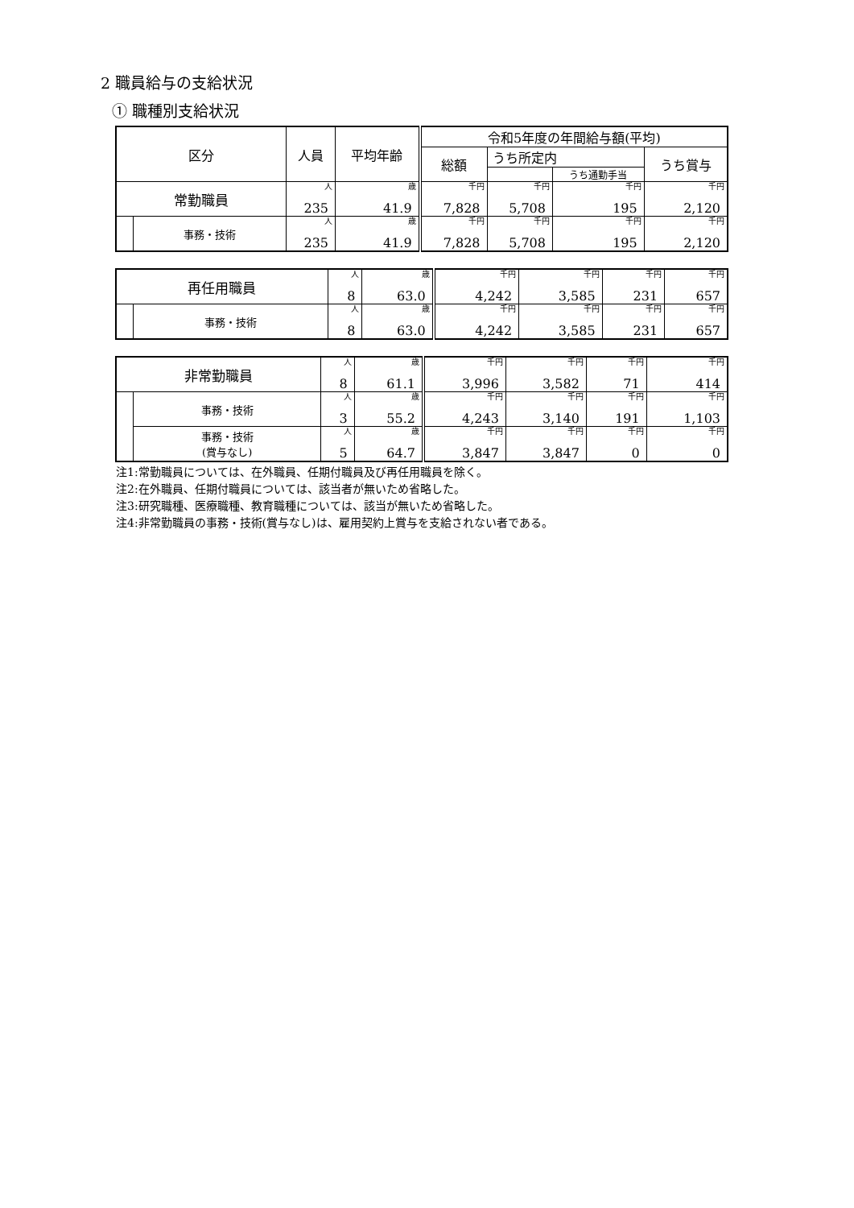2 職員給与の支給状況
① 職種別支給状況
| 区分 | | 人員 | 平均年齢 | 令和5年度の年間給与額(平均) | | | |
| --- | --- | --- | --- | --- | --- | --- | --- |
| | | | | 総額 | うち所定内 | | うち賞与 |
| | | | | | | うち通勤手当 | |
| 常勤職員 | | 人 | 歳 | 千円 | 千円 | 千円 | 千円 |
| | | 235 | 41.9 | 7,828 | 5,708 | 195 | 2,120 |
| | 事務・技術 | 人 | 歳 | 千円 | 千円 | 千円 | 千円 |
| | | 235 | 41.9 | 7,828 | 5,708 | 195 | 2,120 |
| 再任用職員 | | 人 | 歳 | 千円 | 千円 | 千円 | 千円 |
| | | 8 | 63.0 | 4,242 | 3,585 | 231 | 657 |
| | 事務・技術 | 人 | 歳 | 千円 | 千円 | 千円 | 千円 |
| | | 8 | 63.0 | 4,242 | 3,585 | 231 | 657 |
| 非常勤職員 | | 人 | 歳 | 千円 | 千円 | 千円 | 千円 |
| | | 8 | 61.1 | 3,996 | 3,582 | 71 | 414 |
| | 事務・技術 | 人 | 歳 | 千円 | 千円 | 千円 | 千円 |
| | | 3 | 55.2 | 4,243 | 3,140 | 191 | 1,103 |
| | 事務・技術 (賞与なし) | 人 | 歳 | 千円 | 千円 | 千円 | 千円 |
| | | 5 | 64.7 | 3,847 | 3,847 | 0 | 0 |
注1:常勤職員については、在外職員、任期付職員及び再任用職員を除く。
注2:在外職員、任期付職員については、該当者が無いため省略した。
注3:研究職種、医療職種、教育職種については、該当が無いため省略した。
注4:非常勤職員の事務・技術(賞与なし)は、雇用契約上賞与を支給されない者である。